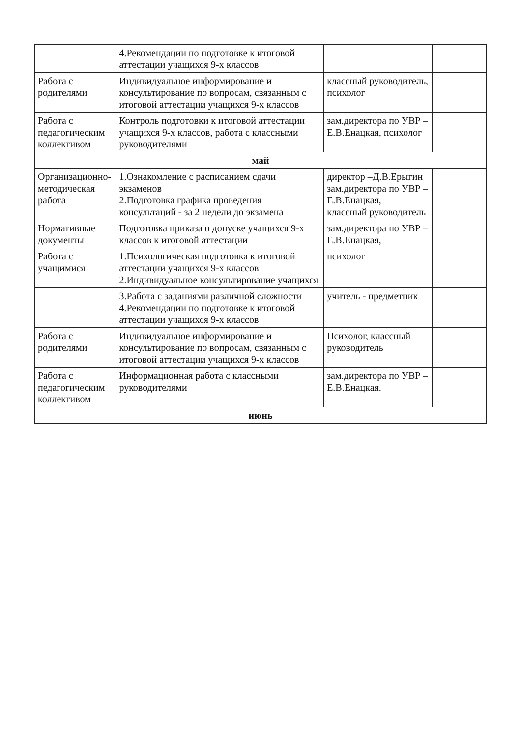| | 4.Рекомендации по подготовке к итоговой аттестации учащихся 9-х классов | | |
| Работа с родителями | Индивидуальное информирование и консультирование по вопросам, связанным с итоговой аттестации учащихся 9-х классов | классный руководитель, психолог | |
| Работа с педагогическим коллективом | Контроль подготовки к итоговой аттестации учащихся 9-х классов, работа с классными руководителями | зам.директора по УВР – Е.В.Енацкая, психолог | |
| май | | | |
| Организационно-методическая работа | 1.Ознакомление с расписанием сдачи экзаменов 2.Подготовка графика проведения консультаций - за 2 недели до экзамена | директор –Д.В.Ерыгин зам.директора по УВР – Е.В.Енацкая, классный руководитель | |
| Нормативные документы | Подготовка приказа о допуске учащихся 9-х классов к итоговой аттестации | зам.директора по УВР – Е.В.Енацкая, | |
| Работа с учащимися | 1.Психологическая подготовка к итоговой аттестации учащихся 9-х классов 2.Индивидуальное консультирование учащихся | психолог | |
| | 3.Работа с заданиями различной сложности 4.Рекомендации по подготовке к итоговой аттестации учащихся 9-х классов | учитель - предметник | |
| Работа с родителями | Индивидуальное информирование и консультирование по вопросам, связанным с итоговой аттестации учащихся 9-х классов | Психолог, классный руководитель | |
| Работа с педагогическим коллективом | Информационная работа с классными руководителями | зам.директора по УВР – Е.В.Енацкая. | |
| июнь | | | |